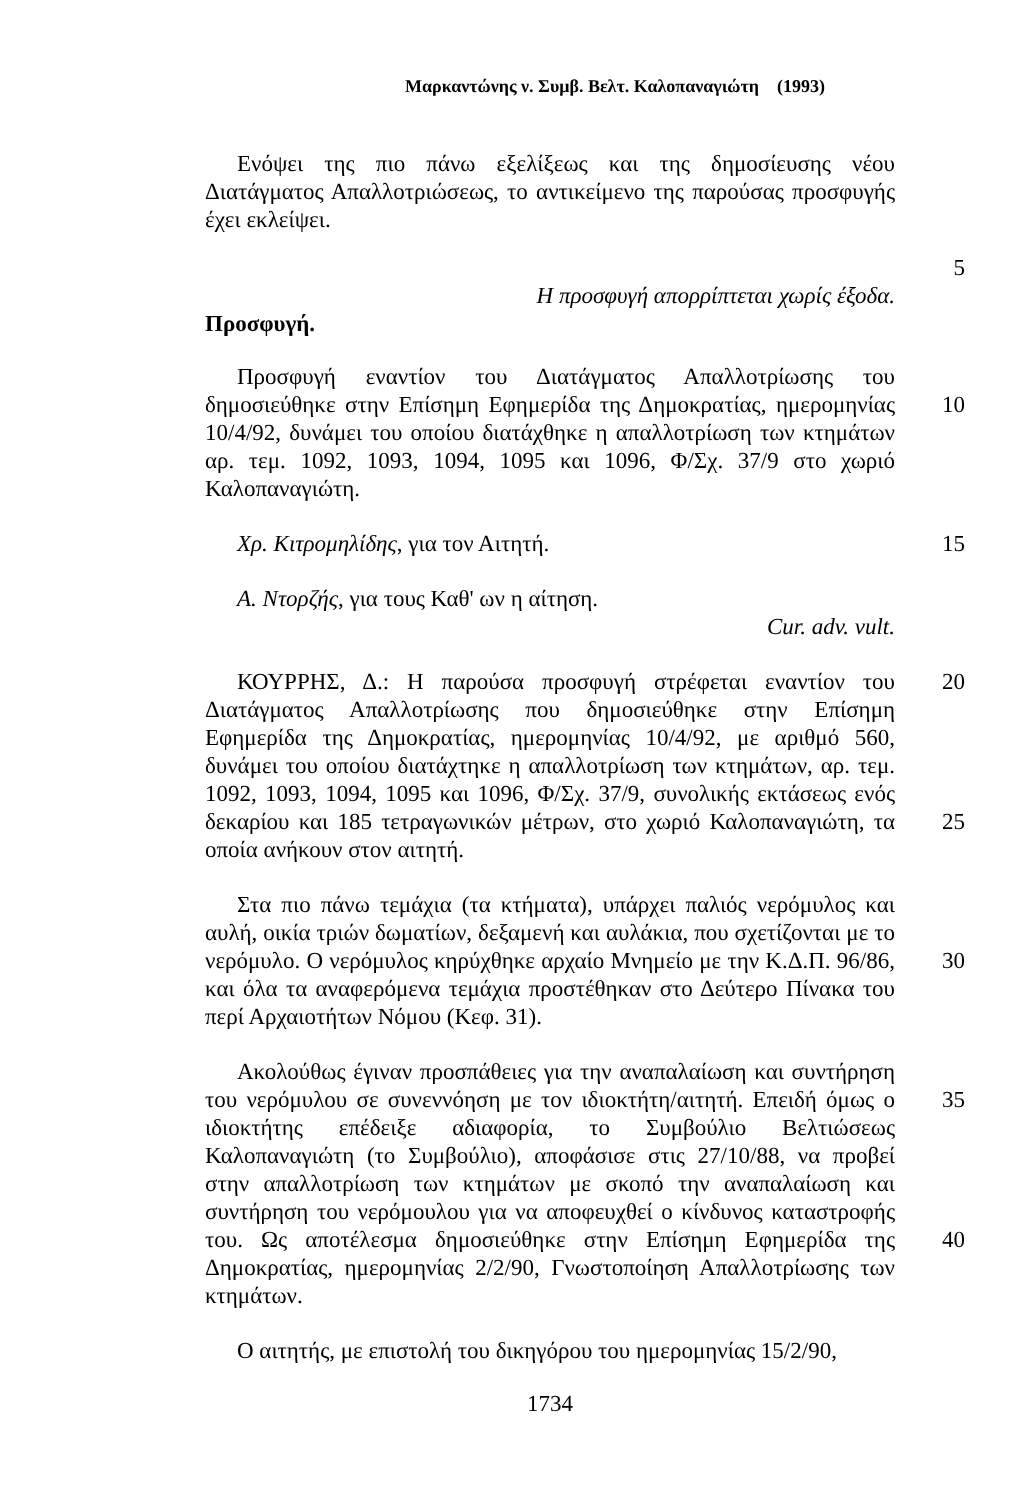Μαρκαντώνης ν. Συμβ. Βελτ. Καλοπαναγιώτη (1993)
Ενόψει της πιο πάνω εξελίξεως και της δημοσίευσης νέου Διατάγματος Απαλλοτριώσεως, το αντικείμενο της παρούσας προσφυγής έχει εκλείψει.
5
Η προσφυγή απορρίπτεται χωρίς έξοδα.
Προσφυγή.
Προσφυγή εναντίον του Διατάγματος Απαλλοτρίωσης του δημοσιεύθηκε στην Επίσημη Εφημερίδα της Δημοκρατίας, ημερομηνίας 10/4/92, δυνάμει του οποίου διατάχθηκε η απαλλοτρίωση των κτημάτων αρ. τεμ. 1092, 1093, 1094, 1095 και 1096, Φ/Σχ. 37/9 στο χωριό Καλοπαναγιώτη.
10
Χρ. Κιτρομηλίδης, για τον Αιτητή. 15
Α. Ντορζής, για τους Καθ' ων η αίτηση.
Cur. adv. vult.
ΚΟΥΡΡΗΣ, Δ.: Η παρούσα προσφυγή στρέφεται εναντίον του Διατάγματος Απαλλοτρίωσης που δημοσιεύθηκε στην Επίσημη Εφημερίδα της Δημοκρατίας, ημερομηνίας 10/4/92, με αριθμό 560, δυνάμει του οποίου διατάχτηκε η απαλλοτρίωση των κτημάτων, αρ. τεμ. 1092, 1093, 1094, 1095 και 1096, Φ/Σχ. 37/9, συνολικής εκτάσεως ενός δεκαρίου και 185 τετραγωνικών μέτρων, στο χωριό Καλοπαναγιώτη, τα οποία ανήκουν στον αιτητή.
20
25
Στα πιο πάνω τεμάχια (τα κτήματα), υπάρχει παλιός νερόμυλος και αυλή, οικία τριών δωματίων, δεξαμενή και αυλάκια, που σχετίζονται με το νερόμυλο. Ο νερόμυλος κηρύχθηκε αρχαίο Μνημείο με την Κ.Δ.Π. 96/86, και όλα τα αναφερόμενα τεμάχια προστέθηκαν στο Δεύτερο Πίνακα του περί Αρχαιοτήτων Νόμου (Κεφ. 31).
30
Ακολούθως έγιναν προσπάθειες για την αναπαλαίωση και συντήρηση του νερόμυλου σε συνεννόηση με τον ιδιοκτήτη/αιτητή. Επειδή όμως ο ιδιοκτήτης επέδειξε αδιαφορία, το Συμβούλιο Βελτιώσεως Καλοπαναγιώτη (το Συμβούλιο), αποφάσισε στις 27/10/88, να προβεί στην απαλλοτρίωση των κτημάτων με σκοπό την αναπαλαίωση και συντήρηση του νερόμουλου για να αποφευχθεί ο κίνδυνος καταστροφής του. Ως αποτέλεσμα δημοσιεύθηκε στην Επίσημη Εφημερίδα της Δημοκρατίας, ημερομηνίας 2/2/90, Γνωστοποίηση Απαλλοτρίωσης των κτημάτων.
35
40
Ο αιτητής, με επιστολή του δικηγόρου του ημερομηνίας 15/2/90,
1734